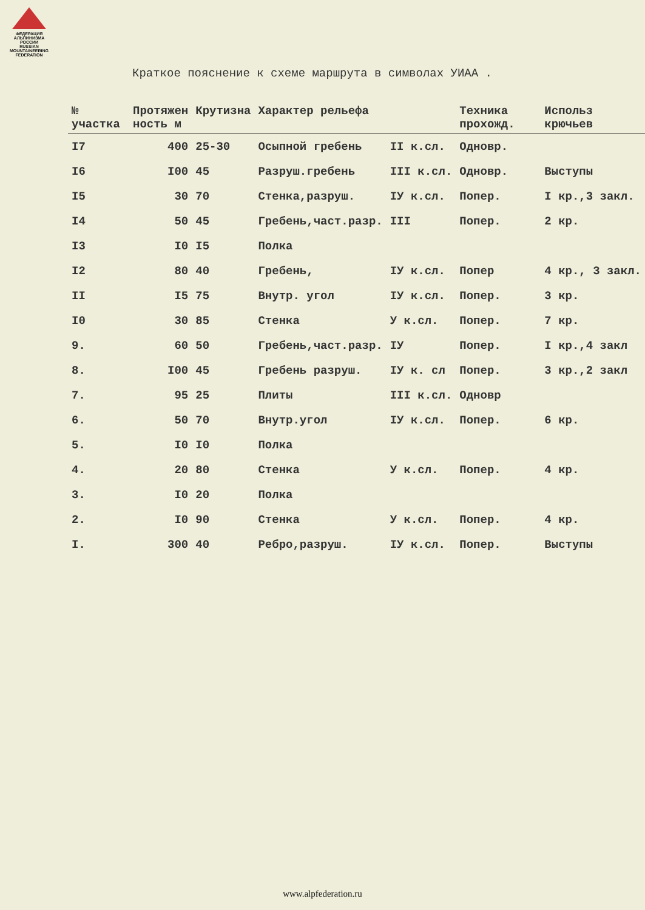ФЕДЕРАЦИЯ АЛЬПИНИЗМА РОССИИ
RUSSIAN MOUNTAINEERING FEDERATION
Краткое пояснение к схеме маршрута в символах УИАА .
| № участка | Протяжен ность м | Крутизна | Характер рельефа | | Техника прохожд. | Использ крючьев |
| --- | --- | --- | --- | --- | --- | --- |
| I7 | 400 | 25-30 | Осыпной гребень | II к.сл. | Одновр. | |
| I6 | I00 | 45 | Разруш.гребень | III к.сл. | Одновр. | Выступы |
| I5 | 30 | 70 | Стенка,разруш. | IУ к.сл. | Попер. | I кр.,3 закл. |
| I4 | 50 | 45 | Гребень,част.разр. | III | Попер. | 2 кр. |
| I3 | I0 | I5 | Полка | | | |
| I2 | 80 | 40 | Гребень, | IУ к.сл. | Попер | 4 кр., 3 закл. |
| II | I5 | 75 | Внутр. угол | IУ к.сл. | Попер. | 3 кр. |
| I0 | 30 | 85 | Стенка | У к.сл. | Попер. | 7 кр. |
| 9. | 60 | 50 | Гребень,част.разр. | IУ | Попер. | I кр.,4 закл |
| 8. | I00 | 45 | Гребень разруш. | IУ к. сл | Попер. | 3 кр.,2 закл |
| 7. | 95 | 25 | Плиты | III к.сл. | Одновр | |
| 6. | 50 | 70 | Внутр.угол | IУ к.сл. | Попер. | 6 кр. |
| 5. | I0 | I0 | Полка | | | |
| 4. | 20 | 80 | Стенка | У к.сл. | Попер. | 4 кр. |
| 3. | I0 | 20 | Полка | | | |
| 2. | I0 | 90 | Стенка | У к.сл. | Попер. | 4 кр. |
| I. | 300 | 40 | Ребро,разруш. | IУ к.сл. | Попер. | Выступы |
www.alpfederation.ru